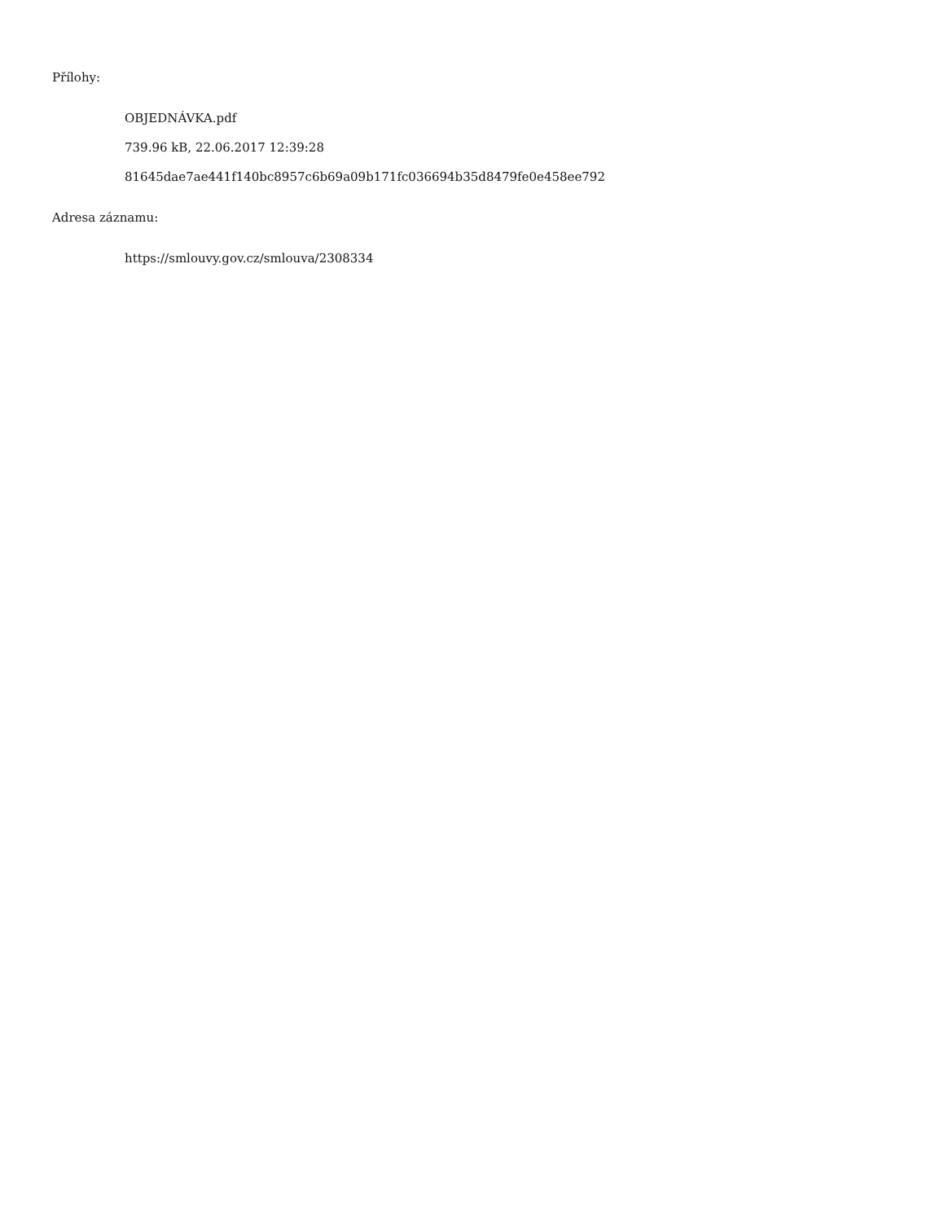Přílohy:
OBJEDNÁVKA.pdf
739.96 kB, 22.06.2017 12:39:28
81645dae7ae441f140bc8957c6b69a09b171fc036694b35d8479fe0e458ee792
Adresa záznamu:
https://smlouvy.gov.cz/smlouva/2308334